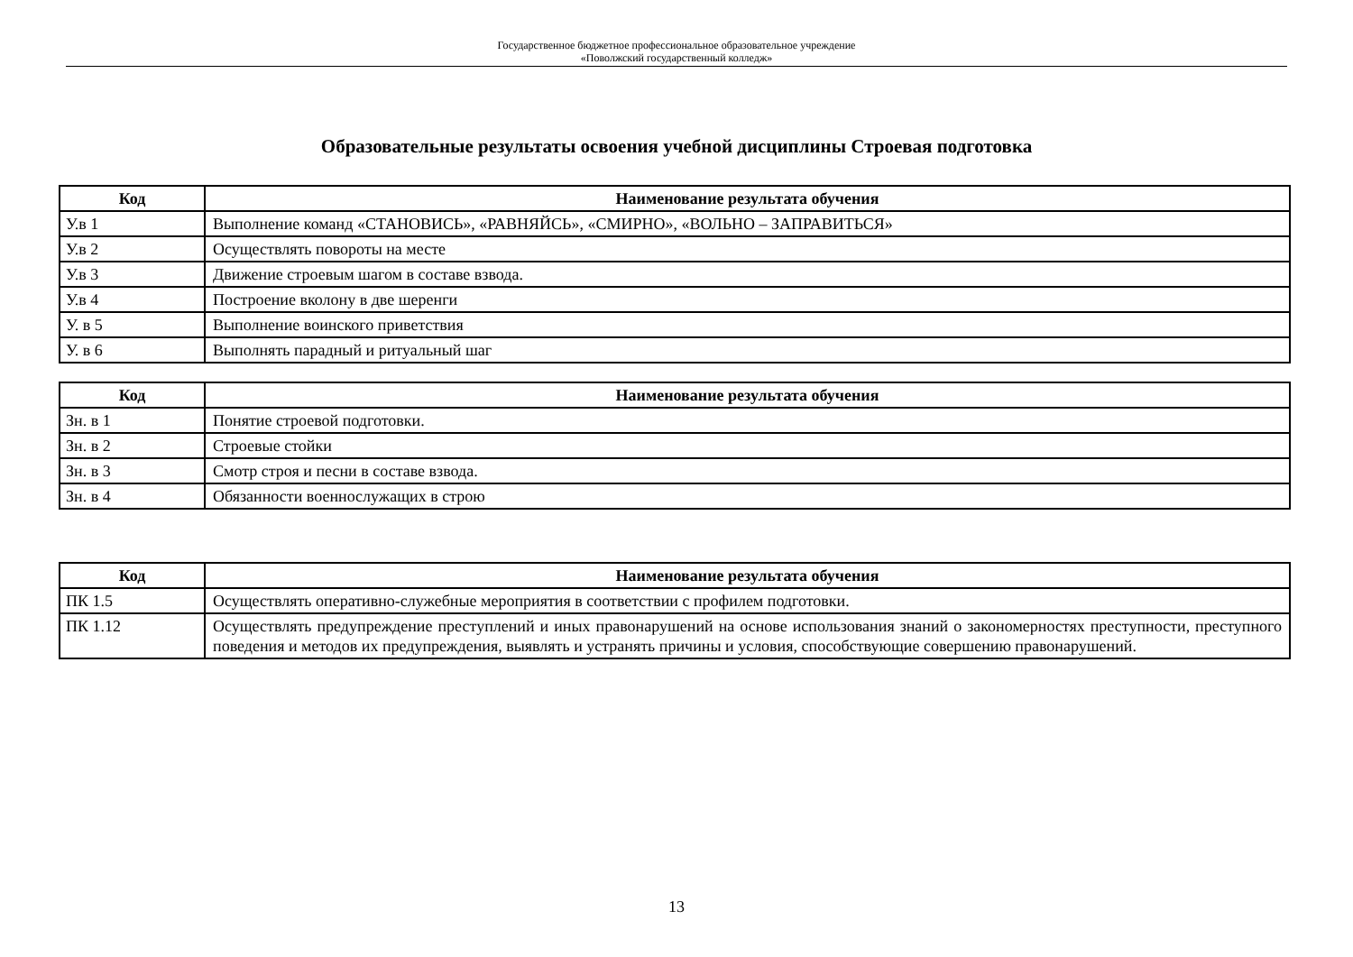Государственное бюджетное профессиональное образовательное учреждение
«Поволжский государственный колледж»
Образовательные результаты освоения учебной дисциплины Строевая подготовка
| Код | Наименование результата обучения |
| --- | --- |
| У.в 1 | Выполнение команд «СТАНОВИСЬ», «РАВНЯЙСЬ», «СМИРНО», «ВОЛЬНО – ЗАПРАВИТЬСЯ» |
| У.в 2 | Осуществлять повороты на месте |
| У.в 3 | Движение строевым шагом в составе взвода. |
| У.в 4 | Построение вколону в две шеренги |
| У. в 5 | Выполнение воинского приветствия |
| У. в 6 | Выполнять парадный и ритуальный шаг |
| Код | Наименование результата обучения |
| --- | --- |
| Зн. в 1 | Понятие строевой подготовки. |
| Зн. в 2 | Строевые стойки |
| Зн. в 3 | Смотр строя и песни в составе взвода. |
| Зн. в 4 | Обязанности военнослужащих в строю |
| Код | Наименование результата обучения |
| --- | --- |
| ПК 1.5 | Осуществлять оперативно-служебные мероприятия в соответствии с профилем подготовки. |
| ПК 1.12 | Осуществлять предупреждение преступлений и иных правонарушений на основе использования знаний о закономерностях преступности, преступного поведения и методов их предупреждения, выявлять и устранять причины и условия, способствующие совершению правонарушений. |
13